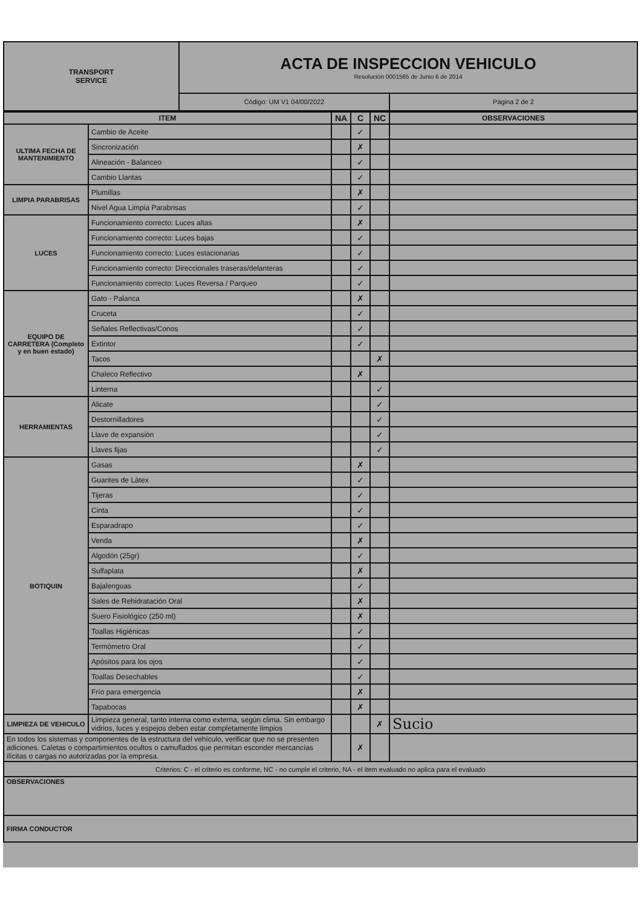| TRANSPORT SERVICE | ACTA DE INSPECCION VEHICULO Resolución 0001565 de Junio 6 de 2014 | |
| | Código: UM V1 04/00/2022 | Página 2 de 2 |
| ITEM | | NA | C | NC | OBSERVACIONES |
| --- | --- | --- | --- | --- | --- |
| ULTIMA FECHA DE MANTENIMIENTO | Cambio de Aceite | | ✓ | | |
| | Sincronización | | ✗ | | |
| | Alineación - Balanceo | | ✓ | | |
| | Cambio Llantas | | ✓ | | |
| LIMPIA PARABRISAS | Plumillas | | ✗ | | |
| | Nivel Agua Limpia Parabrisas | | ✓ | | |
| LUCES | Funcionamiento correcto: Luces altas | | ✗ | | |
| | Funcionamiento correcto: Luces bajas | | ✓ | | |
| | Funcionamiento correcto: Luces estacionarias | | ✓ | | |
| | Funcionamiento correcto: Direccionales traseras/delanteras | | ✓ | | |
| | Funcionamiento correcto: Luces Reversa / Parqueo | | ✓ | | |
| EQUIPO DE CARRETERA (Completo y en buen estado) | Gato - Palanca | | ✗ | | |
| | Cruceta | | ✓ | | |
| | Señales Reflectivas/Conos | | ✓ | | |
| | Extintor | | ✓ | | |
| | Tacos | | | ✗ | |
| | Chaleco Reflectivo | | ✗ | | |
| | Linterna | | | ✓ | |
| HERRAMIENTAS | Alicate | | | ✓ | |
| | Destornilladores | | | ✓ | |
| | Llave de expansión | | | ✓ | |
| | Llaves fijas | | | ✓ | |
| BOTIQUIN | Gasas | | ✗ | | |
| | Guantes de Látex | | ✓ | | |
| | Tijeras | | ✓ | | |
| | Cinta | | ✓ | | |
| | Esparadrapo | | ✓ | | |
| | Venda | | ✗ | | |
| | Algodón (25gr) | | ✓ | | |
| | Sulfaplata | | ✗ | | |
| | Bajalenguas | | ✓ | | |
| | Sales de Rehidratación Oral | | ✗ | | |
| | Suero Fisiológico (250 ml) | | ✗ | | |
| | Toallas Higiénicas | | ✓ | | |
| | Termómetro Oral | | ✓ | | |
| | Apósitos para los ojos | | ✓ | | |
| | Toallas Desechables | | ✓ | | |
| | Frío para emergencia | | ✗ | | |
| | Tapabocas | | ✗ | | |
| LIMPIEZA DE VEHICULO | Limpieza general, tanto interna como externa, según clima. Sin embargo vidrios, luces y espejos deben estar completamente limpios | | | ✗ | Sucio |
| En todos los sistemas y componentes de la estructura del vehículo, verificar que no se presenten adiciones. Caletas o compartimientos ocultos o camuflados que permitan esconder mercancías ilícitas o cargas no autorizadas por la empresa. | | | ✗ | | |
| Criterios: C - el criterio es conforme, NC - no cumple el criterio, NA - el ítem evaluado no aplica para el evaluado | | | | | |
| OBSERVACIONES | | | | | |
| FIRMA CONDUCTOR | | | | | |